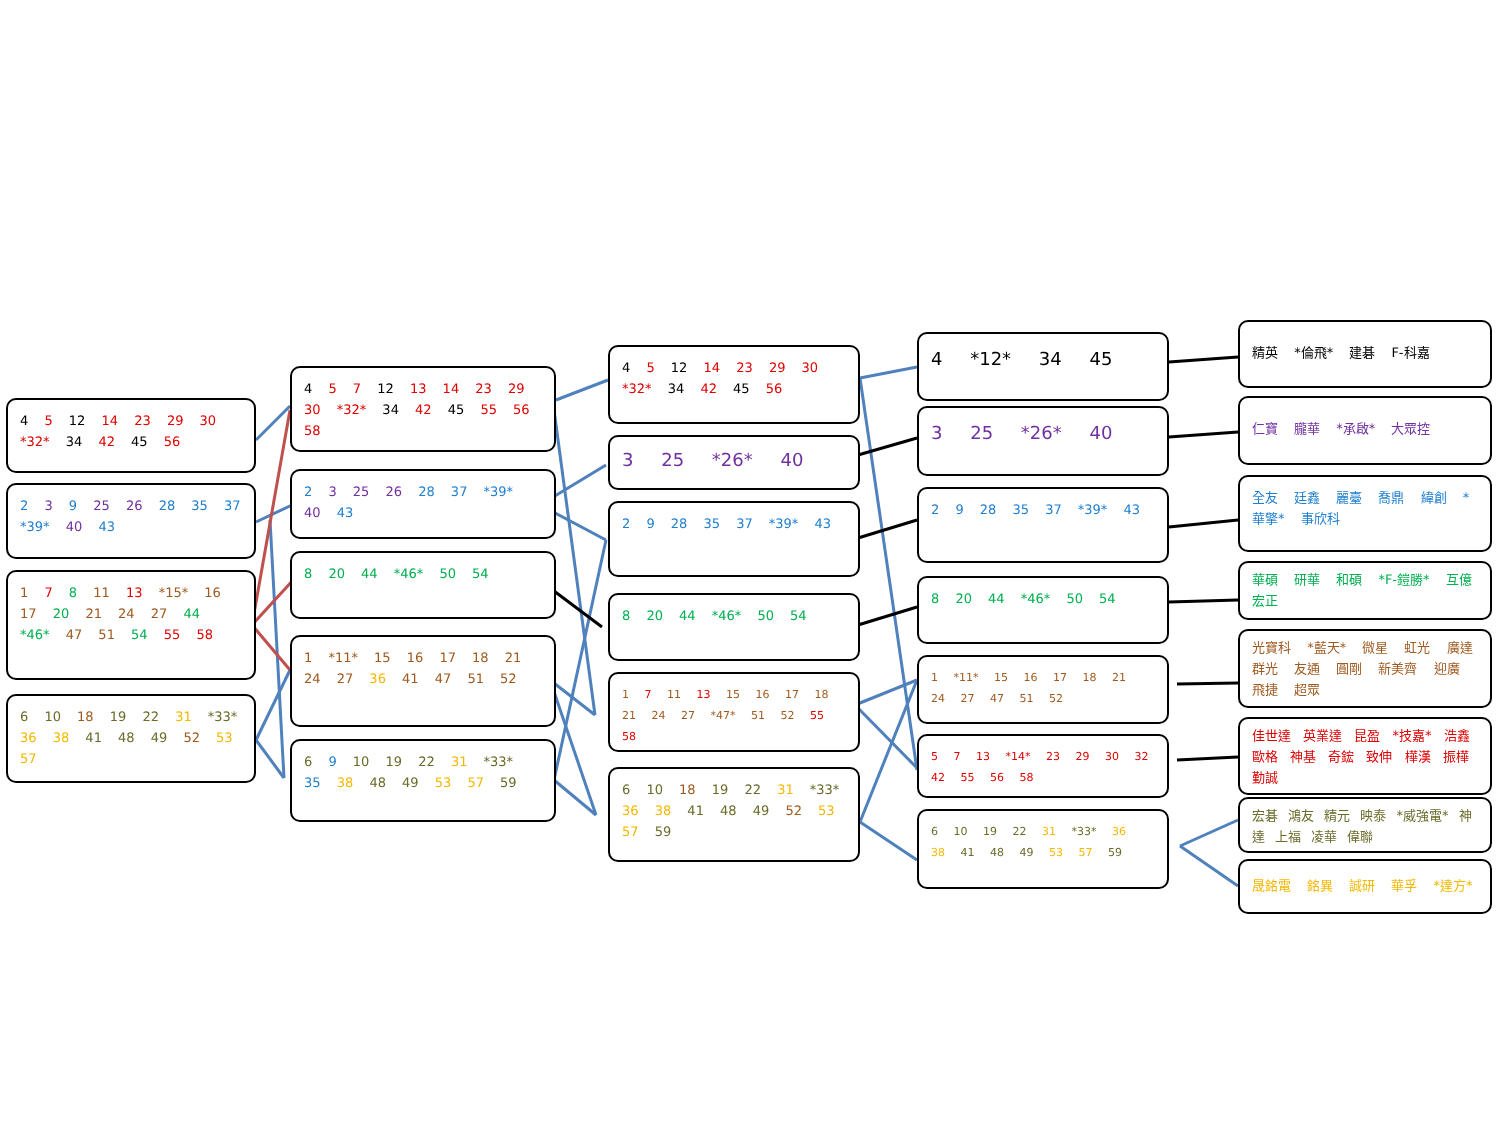4 5 12 14 23 29 30 *32* 34 42 45 56
2 3 9 25 26 28 35 37 *39* 40 43
1 7 8 11 13 *15* 16 17 20 21 24 27 44 *46* 47 51 54 55 58
6 10 18 19 22 31 *33* 36 38 41 48 49 52 53 57
4 5 7 12 13 14 23 29 30 *32* 34 42 45 55 56 58
2 3 25 26 28 37 *39* 40 43
8 20 44 *46* 50 54
1 *11* 15 16 17 18 21 24 27 36 41 47 51 52
6 9 10 19 22 31 *33* 35 38 48 49 53 57 59
4 5 12 14 23 29 30 *32* 34 42 45 56
3 25 *26* 40
2 9 28 35 37 *39* 43
8 20 44 *46* 50 54
1 7 11 13 15 16 17 18 21 24 27 *47* 51 52 55 58
6 10 18 19 22 31 *33* 36 38 41 48 49 52 53 57 59
4 *12* 34 45
3 25 *26* 40
2 9 28 35 37 *39* 43
8 20 44 *46* 50 54
1 *11* 15 16 17 18 21 24 27 47 51 52
5 7 13 *14* 23 29 30 32 42 55 56 58
6 10 19 22 31 *33* 36 38 41 48 49 53 57 59
精英 *倫飛* 建碁 F-科嘉
仁寶 朧華 *承啟* 大眾控
全友 廷鑫 麗臺 喬鼎 緯創 *華擎* 事欣科
華碩 研華 和碩 *F-鎧勝* 互億 宏正
光寶科 *藍天* 微星 虹光 廣達 群光 友通 圓剛 新美齊 迎廣 飛捷 超眾
佳世達 英業達 昆盈 *技嘉* 浩鑫 歐格 神基 奇鋐 致伸 樺漢 振樺 勤誠
宏碁 鴻友 精元 映泰 *威強電* 神達 上福 凌華 偉聯
晟銘電 銘異 誠研 華孚 *達方*